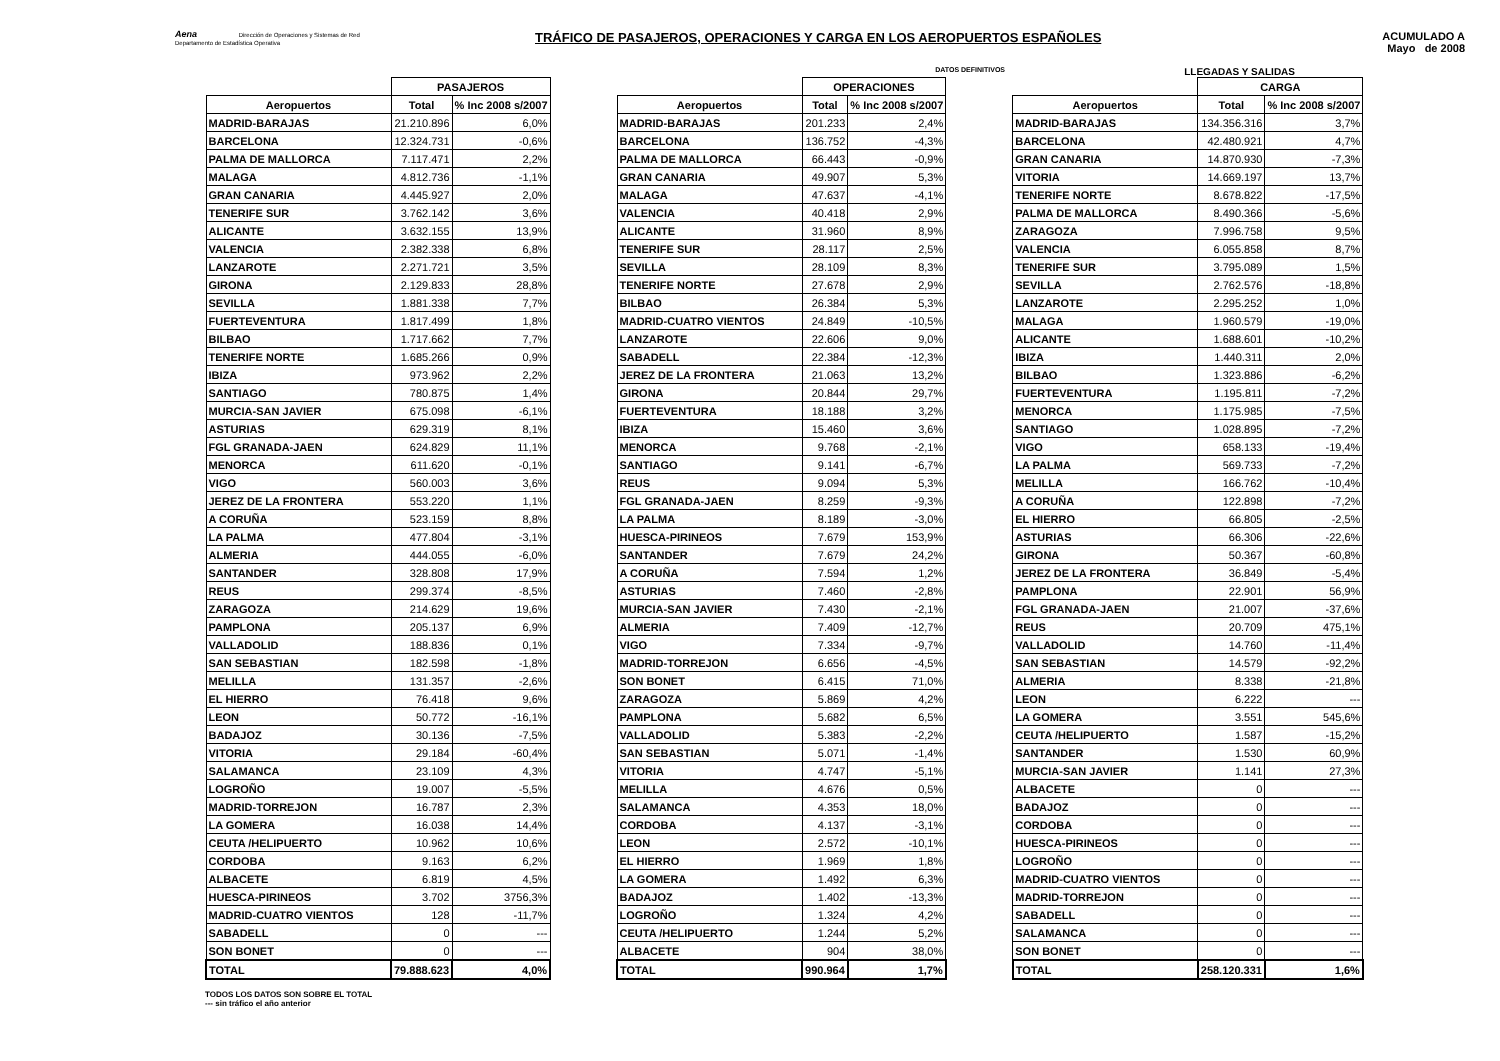Aena Dirección de Operaciones y Sistemas de Red
Departamento de Estadística Operativa
TRÁFICO DE PASAJEROS, OPERACIONES Y CARGA EN LOS AEROPUERTOS ESPAÑOLES
ACUMULADO A
Mayo de 2008
DATOS DEFINITIVOS LLEGADAS Y SALIDAS
| | PASAJEROS | |
| --- | --- | --- |
| Aeropuertos | Total | % Inc 2008 s/2007 |
| MADRID-BARAJAS | 21.210.896 | 6,0% |
| BARCELONA | 12.324.731 | -0,6% |
| PALMA DE MALLORCA | 7.117.471 | 2,2% |
| MALAGA | 4.812.736 | -1,1% |
| GRAN CANARIA | 4.445.927 | 2,0% |
| TENERIFE SUR | 3.762.142 | 3,6% |
| ALICANTE | 3.632.155 | 13,9% |
| VALENCIA | 2.382.338 | 6,8% |
| LANZAROTE | 2.271.721 | 3,5% |
| GIRONA | 2.129.833 | 28,8% |
| SEVILLA | 1.881.338 | 7,7% |
| FUERTEVENTURA | 1.817.499 | 1,8% |
| BILBAO | 1.717.662 | 7,7% |
| TENERIFE NORTE | 1.685.266 | 0,9% |
| IBIZA | 973.962 | 2,2% |
| SANTIAGO | 780.875 | 1,4% |
| MURCIA-SAN JAVIER | 675.098 | -6,1% |
| ASTURIAS | 629.319 | 8,1% |
| FGL GRANADA-JAEN | 624.829 | 11,1% |
| MENORCA | 611.620 | -0,1% |
| VIGO | 560.003 | 3,6% |
| JEREZ DE LA FRONTERA | 553.220 | 1,1% |
| A CORUÑA | 523.159 | 8,8% |
| LA PALMA | 477.804 | -3,1% |
| ALMERIA | 444.055 | -6,0% |
| SANTANDER | 328.808 | 17,9% |
| REUS | 299.374 | -8,5% |
| ZARAGOZA | 214.629 | 19,6% |
| PAMPLONA | 205.137 | 6,9% |
| VALLADOLID | 188.836 | 0,1% |
| SAN SEBASTIAN | 182.598 | -1,8% |
| MELILLA | 131.357 | -2,6% |
| EL HIERRO | 76.418 | 9,6% |
| LEON | 50.772 | -16,1% |
| BADAJOZ | 30.136 | -7,5% |
| VITORIA | 29.184 | -60,4% |
| SALAMANCA | 23.109 | 4,3% |
| LOGROÑO | 19.007 | -5,5% |
| MADRID-TORREJON | 16.787 | 2,3% |
| LA GOMERA | 16.038 | 14,4% |
| CEUTA /HELIPUERTO | 10.962 | 10,6% |
| CORDOBA | 9.163 | 6,2% |
| ALBACETE | 6.819 | 4,5% |
| HUESCA-PIRINEOS | 3.702 | 3756,3% |
| MADRID-CUATRO VIENTOS | 128 | -11,7% |
| SABADELL | 0 | --- |
| SON BONET | 0 | --- |
| TOTAL | 79.888.623 | 4,0% |
| | OPERACIONES | |
| --- | --- | --- |
| Aeropuertos | Total | % Inc 2008 s/2007 |
| MADRID-BARAJAS | 201.233 | 2,4% |
| BARCELONA | 136.752 | -4,3% |
| PALMA DE MALLORCA | 66.443 | -0,9% |
| GRAN CANARIA | 49.907 | 5,3% |
| MALAGA | 47.637 | -4,1% |
| VALENCIA | 40.418 | 2,9% |
| ALICANTE | 31.960 | 8,9% |
| TENERIFE SUR | 28.117 | 2,5% |
| SEVILLA | 28.109 | 8,3% |
| TENERIFE NORTE | 27.678 | 2,9% |
| BILBAO | 26.384 | 5,3% |
| MADRID-CUATRO VIENTOS | 24.849 | -10,5% |
| LANZAROTE | 22.606 | 9,0% |
| SABADELL | 22.384 | -12,3% |
| JEREZ DE LA FRONTERA | 21.063 | 13,2% |
| GIRONA | 20.844 | 29,7% |
| FUERTEVENTURA | 18.188 | 3,2% |
| IBIZA | 15.460 | 3,6% |
| MENORCA | 9.768 | -2,1% |
| SANTIAGO | 9.141 | -6,7% |
| REUS | 9.094 | 5,3% |
| FGL GRANADA-JAEN | 8.259 | -9,3% |
| LA PALMA | 8.189 | -3,0% |
| HUESCA-PIRINEOS | 7.679 | 153,9% |
| SANTANDER | 7.679 | 24,2% |
| A CORUÑA | 7.594 | 1,2% |
| ASTURIAS | 7.460 | -2,8% |
| MURCIA-SAN JAVIER | 7.430 | -2,1% |
| ALMERIA | 7.409 | -12,7% |
| VIGO | 7.334 | -9,7% |
| MADRID-TORREJON | 6.656 | -4,5% |
| SON BONET | 6.415 | 71,0% |
| ZARAGOZA | 5.869 | 4,2% |
| PAMPLONA | 5.682 | 6,5% |
| VALLADOLID | 5.383 | -2,2% |
| SAN SEBASTIAN | 5.071 | -1,4% |
| VITORIA | 4.747 | -5,1% |
| MELILLA | 4.676 | 0,5% |
| SALAMANCA | 4.353 | 18,0% |
| CORDOBA | 4.137 | -3,1% |
| LEON | 2.572 | -10,1% |
| EL HIERRO | 1.969 | 1,8% |
| LA GOMERA | 1.492 | 6,3% |
| BADAJOZ | 1.402 | -13,3% |
| LOGROÑO | 1.324 | 4,2% |
| CEUTA /HELIPUERTO | 1.244 | 5,2% |
| ALBACETE | 904 | 38,0% |
| TOTAL | 990.964 | 1,7% |
| | CARGA | |
| --- | --- | --- |
| Aeropuertos | Total | % Inc 2008 s/2007 |
| MADRID-BARAJAS | 134.356.316 | 3,7% |
| BARCELONA | 42.480.921 | 4,7% |
| GRAN CANARIA | 14.870.930 | -7,3% |
| VITORIA | 14.669.197 | 13,7% |
| TENERIFE NORTE | 8.678.822 | -17,5% |
| PALMA DE MALLORCA | 8.490.366 | -5,6% |
| ZARAGOZA | 7.996.758 | 9,5% |
| VALENCIA | 6.055.858 | 8,7% |
| TENERIFE SUR | 3.795.089 | 1,5% |
| SEVILLA | 2.762.576 | -18,8% |
| LANZAROTE | 2.295.252 | 1,0% |
| MALAGA | 1.960.579 | -19,0% |
| ALICANTE | 1.688.601 | -10,2% |
| IBIZA | 1.440.311 | 2,0% |
| BILBAO | 1.323.886 | -6,2% |
| FUERTEVENTURA | 1.195.811 | -7,2% |
| MENORCA | 1.175.985 | -7,5% |
| SANTIAGO | 1.028.895 | -7,2% |
| VIGO | 658.133 | -19,4% |
| LA PALMA | 569.733 | -7,2% |
| MELILLA | 166.762 | -10,4% |
| A CORUÑA | 122.898 | -7,2% |
| EL HIERRO | 66.805 | -2,5% |
| ASTURIAS | 66.306 | -22,6% |
| GIRONA | 50.367 | -60,8% |
| JEREZ DE LA FRONTERA | 36.849 | -5,4% |
| PAMPLONA | 22.901 | 56,9% |
| FGL GRANADA-JAEN | 21.007 | -37,6% |
| REUS | 20.709 | 475,1% |
| VALLADOLID | 14.760 | -11,4% |
| SAN SEBASTIAN | 14.579 | -92,2% |
| ALMERIA | 8.338 | -21,8% |
| LEON | 6.222 | --- |
| LA GOMERA | 3.551 | 545,6% |
| CEUTA /HELIPUERTO | 1.587 | -15,2% |
| SANTANDER | 1.530 | 60,9% |
| MURCIA-SAN JAVIER | 1.141 | 27,3% |
| ALBACETE | 0 | --- |
| BADAJOZ | 0 | --- |
| CORDOBA | 0 | --- |
| HUESCA-PIRINEOS | 0 | --- |
| LOGROÑO | 0 | --- |
| MADRID-CUATRO VIENTOS | 0 | --- |
| MADRID-TORREJON | 0 | --- |
| SABADELL | 0 | --- |
| SALAMANCA | 0 | --- |
| SON BONET | 0 | --- |
| TOTAL | 258.120.331 | 1,6% |
TODOS LOS DATOS SON SOBRE EL TOTAL
--- sin tráfico el año anterior